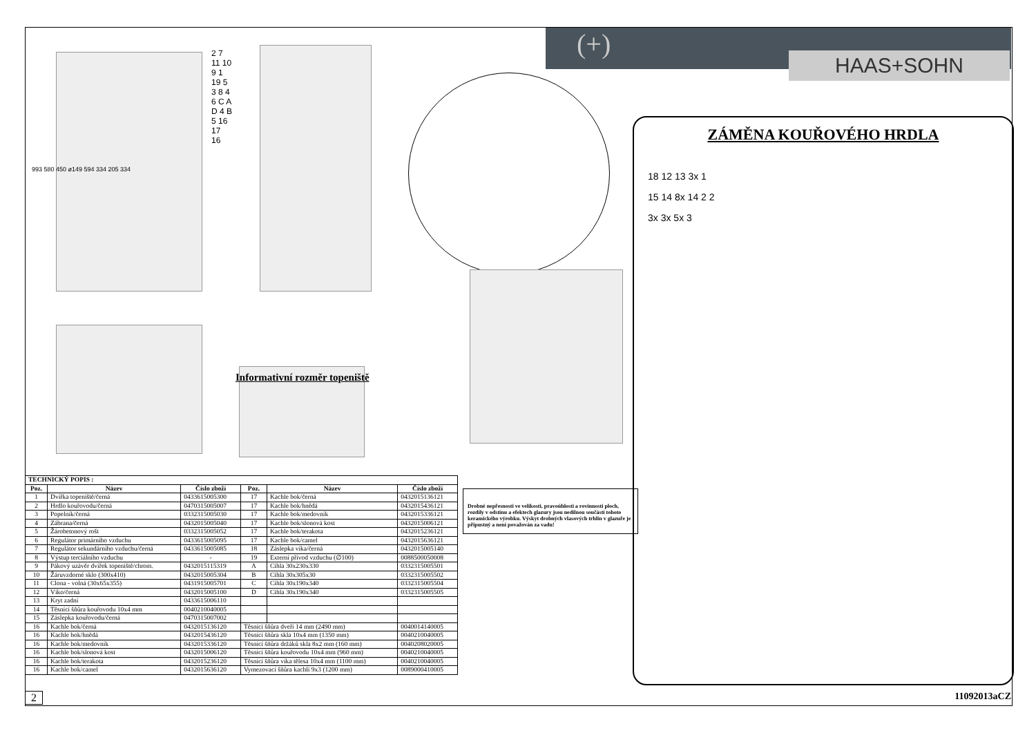(+)
HAAS+SOHN
993 580 450 ø149 594 334 205 334
2 7 11 10 9 1 19 5 3 8 4 6 C A D 4 B 5 16 17 16
Informativní rozměr topeniště
| TECHNICKÝ POPIS : | | | | | |
| --- | --- | --- | --- | --- | --- |
| Poz. | Název | Číslo zboží | Poz. | Název | Číslo zboží |
| 1 | Dvířka topeniště/černá | 0433615005300 | 17 | Kachle bok/černá | 0432015136121 |
| 2 | Hrdlo kouřovodu/černá | 0470315005007 | 17 | Kachle bok/hnědá | 0432015436121 |
| 3 | Popelník/černá | 0332315005030 | 17 | Kachle bok/medovník | 0432015336121 |
| 4 | Zábrana/černá | 0432015005040 | 17 | Kachle bok/slonová kost | 0432015006121 |
| 5 | Žárobetonový rošt | 0332315005052 | 17 | Kachle bok/terakota | 0432015236121 |
| 6 | Regulátor primárního vzduchu | 0433615005095 | 17 | Kachle bok/camel | 0432015636121 |
| 7 | Regulátor sekundárního vzduchu/černá | 0433615005085 | 18 | Záslepka víka/černá | 0432015005140 |
| 8 | Výstup terciálního vzduchu | - | 19 | Externí přívod vzduchu (∅100) | 0088500050008 |
| 9 | Pákový uzávěr dvířek topeniště/chrom. | 0432015115319 | A | Cihla 30x230x330 | 0332315005501 |
| 10 | Žáruvzdorné sklo (300x410) | 0432015005304 | B | Cihla 30x305x30 | 0332315005502 |
| 11 | Clona - volná (30x65x355) | 0431915005701 | C | Cihla 30x190x340 | 0332315005504 |
| 12 | Víko/černá | 0432015005100 | D | Cihla 30x190x340 | 0332315005505 |
| 13 | Kryt zadní | 0433615006110 | | | |
| 14 | Těsnící šňůra kouřovodu 10x4 mm | 0040210040005 | | | |
| 15 | Záslepka kouřovodu/černá | 0470315007002 | | | |
| 16 | Kachle bok/černá | 0432015136120 | Těsnící šňůra dveří 14 mm (2490 mm) | | 0040014140005 |
| 16 | Kachle bok/hnědá | 0432015436120 | Těsnící šňůra skla 10x4 mm (1350 mm) | | 0040210040005 |
| 16 | Kachle bok/medovník | 0432015336120 | Těsnící šňůra držáků skla 8x2 mm (160 mm) | | 0040208020005 |
| 16 | Kachle bok/slonová kost | 0432015006120 | Těsnící šňůra kouřovodu 10x4 mm (960 mm) | | 0040210040005 |
| 16 | Kachle bok/terakota | 0432015236120 | Těsnící šňůra víka tělesa 10x4 mm (1100 mm) | | 0040210040005 |
| 16 | Kachle bok/camel | 0432015636120 | Vymezovací šňůra kachlí 9x3 (1200 mm) | | 0089000410005 |
Drobné nepřesnosti ve velikosti, pravoúhlosti a rovinnosti ploch, rozdíly v odstínu a efektech glazury jsou nedílnou součástí tohoto keramického výrobku. Výskyt drobných vlasových trhlin v glazuře je přípustný a není považován za vadu!
ZÁMĚNA KOUŘOVÉHO HRDLA
18 12 13 3x 1
15 14 8x 14 2 2
3x 3x 5x 3
2 11092013aCZ